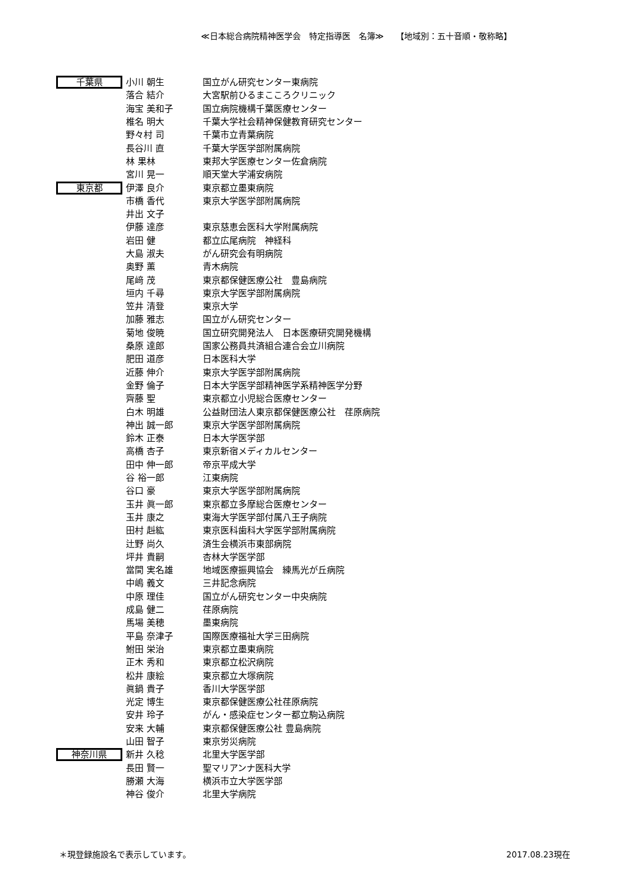≪日本総合病院精神医学会　特定指導医　名簿≫　　【地域別：五十音順・敬称略】
| 千葉県 | 小川 朝生 | 国立がん研究センター東病院 |
| | 落合 結介 | 大宮駅前ひるまこころクリニック |
| | 海宝 美和子 | 国立病院機構千葉医療センター |
| | 椎名 明大 | 千葉大学社会精神保健教育研究センター |
| | 野々村 司 | 千葉市立青葉病院 |
| | 長谷川 直 | 千葉大学医学部附属病院 |
| | 林 果林 | 東邦大学医療センター佐倉病院 |
| | 宮川 晃一 | 順天堂大学浦安病院 |
| 東京都 | 伊澤 良介 | 東京都立墨東病院 |
| | 市橋 香代 | 東京大学医学部附属病院 |
| | 井出 文子 | |
| | 伊藤 達彦 | 東京慈恵会医科大学附属病院 |
| | 岩田 健 | 都立広尾病院 神経科 |
| | 大島 淑夫 | がん研究会有明病院 |
| | 奥野 薫 | 青木病院 |
| | 尾﨑 茂 | 東京都保健医療公社 豊島病院 |
| | 垣内 千尋 | 東京大学医学部附属病院 |
| | 笠井 清登 | 東京大学 |
| | 加藤 雅志 | 国立がん研究センター |
| | 菊地 俊暁 | 国立研究開発法人 日本医療研究開発機構 |
| | 桑原 達郎 | 国家公務員共済組合連合会立川病院 |
| | 肥田 道彦 | 日本医科大学 |
| | 近藤 伸介 | 東京大学医学部附属病院 |
| | 金野 倫子 | 日本大学医学部精神医学系精神医学分野 |
| | 齊藤 聖 | 東京都立小児総合医療センター |
| | 白木 明雄 | 公益財団法人東京都保健医療公社 荏原病院 |
| | 神出 誠一郎 | 東京大学医学部附属病院 |
| | 鈴木 正泰 | 日本大学医学部 |
| | 高橋 杏子 | 東京新宿メディカルセンター |
| | 田中 伸一郎 | 帝京平成大学 |
| | 谷 裕一郎 | 江東病院 |
| | 谷口 豪 | 東京大学医学部附属病院 |
| | 玉井 眞一郎 | 東京都立多摩総合医療センター |
| | 玉井 康之 | 東海大学医学部付属八王子病院 |
| | 田村 赳紘 | 東京医科歯科大学医学部附属病院 |
| | 辻野 尚久 | 済生会横浜市東部病院 |
| | 坪井 貴嗣 | 杏林大学医学部 |
| | 當間 実名雄 | 地域医療振興協会 練馬光が丘病院 |
| | 中嶋 義文 | 三井記念病院 |
| | 中原 理佳 | 国立がん研究センター中央病院 |
| | 成島 健二 | 荏原病院 |
| | 馬場 美穂 | 墨東病院 |
| | 平島 奈津子 | 国際医療福祉大学三田病院 |
| | 鮒田 栄治 | 東京都立墨東病院 |
| | 正木 秀和 | 東京都立松沢病院 |
| | 松井 康絵 | 東京都立大塚病院 |
| | 眞鍋 貴子 | 香川大学医学部 |
| | 光定 博生 | 東京都保健医療公社荏原病院 |
| | 安井 玲子 | がん・感染症センター都立駒込病院 |
| | 安来 大輔 | 東京都保健医療公社 豊島病院 |
| | 山田 智子 | 東京労災病院 |
| 神奈川県 | 新井 久稔 | 北里大学医学部 |
| | 長田 賢一 | 聖マリアンナ医科大学 |
| | 勝瀬 大海 | 横浜市立大学医学部 |
| | 神谷 俊介 | 北里大学病院 |
＊現登録施設名で表示しています。 2017.08.23現在